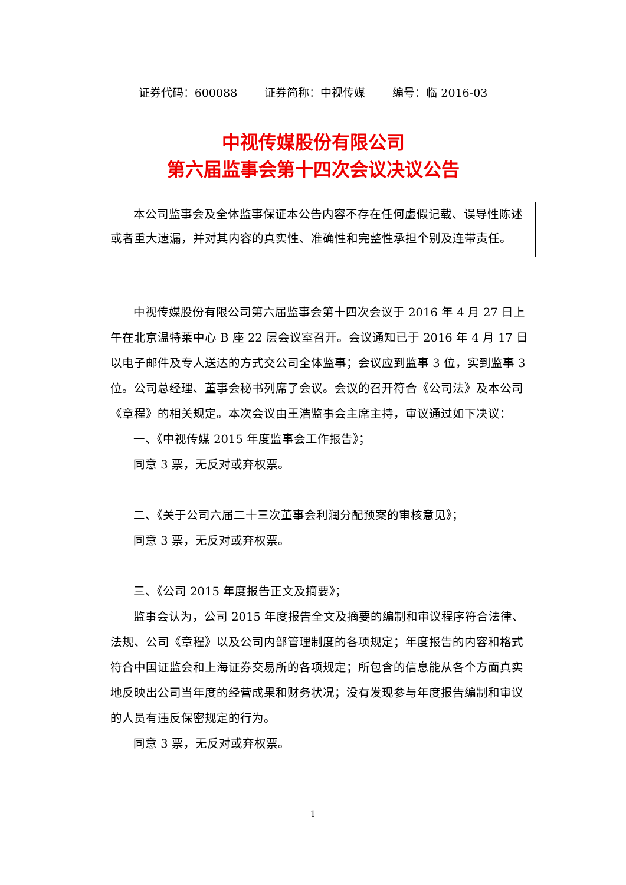证券代码：600088 证券简称：中视传媒 编号：临 2016-03
中视传媒股份有限公司
第六届监事会第十四次会议决议公告
本公司监事会及全体监事保证本公告内容不存在任何虚假记载、误导性陈述或者重大遗漏，并对其内容的真实性、准确性和完整性承担个别及连带责任。
中视传媒股份有限公司第六届监事会第十四次会议于 2016 年 4 月 27 日上午在北京温特莱中心 B 座 22 层会议室召开。会议通知已于 2016 年 4 月 17 日以电子邮件及专人送达的方式交公司全体监事；会议应到监事 3 位，实到监事 3 位。公司总经理、董事会秘书列席了会议。会议的召开符合《公司法》及本公司《章程》的相关规定。本次会议由王浩监事会主席主持，审议通过如下决议：
一、《中视传媒 2015 年度监事会工作报告》；
同意 3 票，无反对或弃权票。
二、《关于公司六届二十三次董事会利润分配预案的审核意见》；
同意 3 票，无反对或弃权票。
三、《公司 2015 年度报告正文及摘要》；
监事会认为，公司 2015 年度报告全文及摘要的编制和审议程序符合法律、法规、公司《章程》以及公司内部管理制度的各项规定；年度报告的内容和格式符合中国证监会和上海证券交易所的各项规定；所包含的信息能从各个方面真实地反映出公司当年度的经营成果和财务状况；没有发现参与年度报告编制和审议的人员有违反保密规定的行为。
同意 3 票，无反对或弃权票。
1